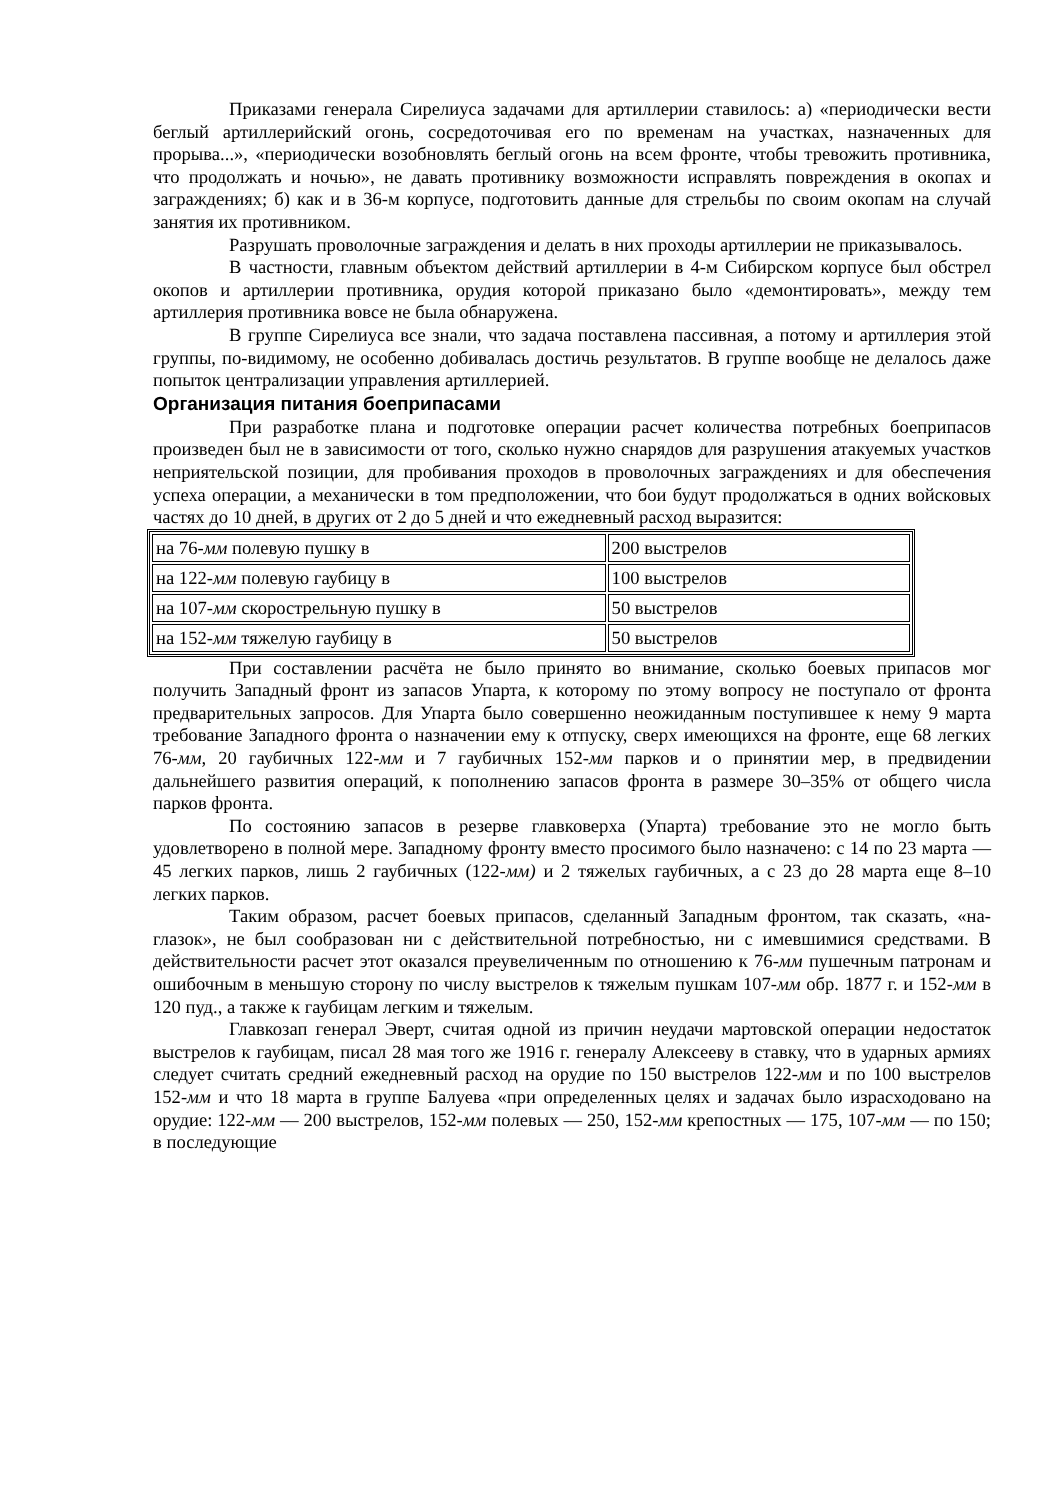Приказами генерала Сирелиуса задачами для артиллерии ставилось: а) «периодически вести беглый артиллерийский огонь, сосредоточивая его по временам на участках, назначенных для прорыва...», «периодически возобновлять беглый огонь на всем фронте, чтобы тревожить противника, что продолжать и ночью», не давать противнику возможности исправлять повреждения в окопах и заграждениях; б) как и в 36-м корпусе, подготовить данные для стрельбы по своим окопам на случай занятия их противником.
Разрушать проволочные заграждения и делать в них проходы артиллерии не приказывалось.
В частности, главным объектом действий артиллерии в 4-м Сибирском корпусе был обстрел окопов и артиллерии противника, орудия которой приказано было «демонтировать», между тем артиллерия противника вовсе не была обнаружена.
В группе Сирелиуса все знали, что задача поставлена пассивная, а потому и артиллерия этой группы, по-видимому, не особенно добивалась достичь результатов. В группе вообще не делалось даже попыток централизации управления артиллерией.
Организация питания боеприпасами
При разработке плана и подготовке операции расчет количества потребных боеприпасов произведен был не в зависимости от того, сколько нужно снарядов для разрушения атакуемых участков неприятельской позиции, для пробивания проходов в проволочных заграждениях и для обеспечения успеха операции, а механически в том предположении, что бои будут продолжаться в одних войсковых частях до 10 дней, в других от 2 до 5 дней и что ежедневный расход выразится:
| на 76- мм полевую пушку в | 200 выстрелов |
| на 122- мм полевую гаубицу в | 100 выстрелов |
| на 107- мм скорострельную пушку в | 50 выстрелов |
| на 152- мм тяжелую гаубицу в | 50 выстрелов |
При составлении расчёта не было принято во внимание, сколько боевых припасов мог получить Западный фронт из запасов Упарта, к которому по этому вопросу не поступало от фронта предварительных запросов. Для Упарта было совершенно неожиданным поступившее к нему 9 марта требование Западного фронта о назначении ему к отпуску, сверх имеющихся на фронте, еще 68 легких 76-мм, 20 гаубичных 122-мм и 7 гаубичных 152-мм парков и о принятии мер, в предвидении дальнейшего развития операций, к пополнению запасов фронта в размере 30–35% от общего числа парков фронта.
По состоянию запасов в резерве главковерха (Упарта) требование это не могло быть удовлетворено в полной мере. Западному фронту вместо просимого было назначено: с 14 по 23 марта — 45 легких парков, лишь 2 гаубичных (122-мм) и 2 тяжелых гаубичных, а с 23 до 28 марта еще 8–10 легких парков.
Таким образом, расчет боевых припасов, сделанный Западным фронтом, так сказать, «на-глазок», не был сообразован ни с действительной потребностью, ни с имевшимися средствами. В действительности расчет этот оказался преувеличенным по отношению к 76-мм пушечным патронам и ошибочным в меньшую сторону по числу выстрелов к тяжелым пушкам 107-мм обр. 1877 г. и 152-мм в 120 пуд., а также к гаубицам легким и тяжелым.
Главкозап генерал Эверт, считая одной из причин неудачи мартовской операции недостаток выстрелов к гаубицам, писал 28 мая того же 1916 г. генералу Алексееву в ставку, что в ударных армиях следует считать средний ежедневный расход на орудие по 150 выстрелов 122-мм и по 100 выстрелов 152-мм и что 18 марта в группе Балуева «при определенных целях и задачах было израсходовано на орудие: 122-мм — 200 выстрелов, 152-мм полевых — 250, 152-мм крепостных — 175, 107-мм — по 150; в последующие